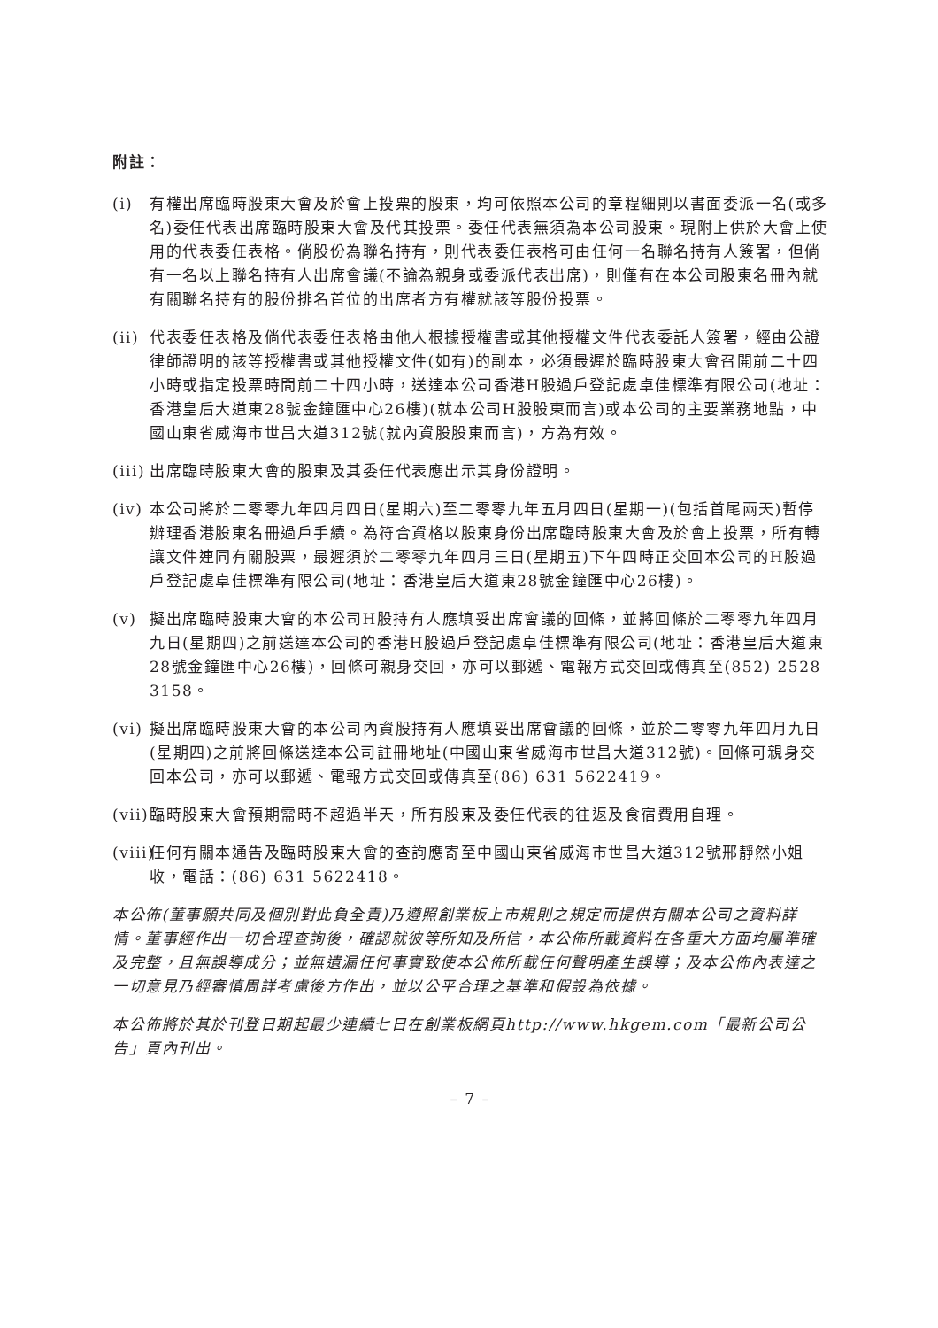附註：
(i) 有權出席臨時股東大會及於會上投票的股東，均可依照本公司的章程細則以書面委派一名(或多名)委任代表出席臨時股東大會及代其投票。委任代表無須為本公司股東。現附上供於大會上使用的代表委任表格。倘股份為聯名持有，則代表委任表格可由任何一名聯名持有人簽署，但倘有一名以上聯名持有人出席會議(不論為親身或委派代表出席)，則僅有在本公司股東名冊內就有關聯名持有的股份排名首位的出席者方有權就該等股份投票。
(ii)
代表委任表格及倘代表委任表格由他人根據授權書或其他授權文件代表委託人簽署，經由公證律師證明的該等授權書或其他授權文件(如有)的副本，必須最遲於臨時股東大會召開前二十四小時或指定投票時間前二十四小時，送達本公司香港H股過戶登記處卓佳標準有限公司(地址：香港皇后大道東28號金鐘匯中心26樓)(就本公司H股股東而言)或本公司的主要業務地點，中國山東省威海市世昌大道312號(就內資股股東而言)，方為有效。
(iii)
出席臨時股東大會的股東及其委任代表應出示其身份證明。
(iv)
本公司將於二零零九年四月四日(星期六)至二零零九年五月四日(星期一)(包括首尾兩天)暫停辦理香港股東名冊過戶手續。為符合資格以股東身份出席臨時股東大會及於會上投票，所有轉讓文件連同有關股票，最遲須於二零零九年四月三日(星期五)下午四時正交回本公司的H股過戶登記處卓佳標準有限公司(地址：香港皇后大道東28號金鐘匯中心26樓)。
(v) 擬出席臨時股東大會的本公司H股持有人應填妥出席會議的回條，並將回條於二零零九年四月九日(星期四)之前送達本公司的香港H股過戶登記處卓佳標準有限公司(地址：香港皇后大道東28號金鐘匯中心26樓)，回條可親身交回，亦可以郵遞、電報方式交回或傳真至(852) 2528 3158。
(vi)
擬出席臨時股東大會的本公司內資股持有人應填妥出席會議的回條，並於二零零九年四月九日(星期四)之前將回條送達本公司註冊地址(中國山東省威海市世昌大道312號)。回條可親身交回本公司，亦可以郵遞、電報方式交回或傳真至(86) 631 5622419。
(vii)
臨時股東大會預期需時不超過半天，所有股東及委任代表的往返及食宿費用自理。
(viii)
任何有關本通告及臨時股東大會的查詢應寄至中國山東省威海市世昌大道312號邢靜然小姐收，電話：(86) 631 5622418。
本公佈(董事願共同及個別對此負全責)乃遵照創業板上市規則之規定而提供有關本公司之資料詳情。董事經作出一切合理查詢後，確認就彼等所知及所信，本公佈所載資料在各重大方面均屬準確及完整，且無誤導成分；並無遺漏任何事實致使本公佈所載任何聲明產生誤導；及本公佈內表達之一切意見乃經審慎周詳考慮後方作出，並以公平合理之基準和假設為依據。
本公佈將於其於刊登日期起最少連續七日在創業板網頁http://www.hkgem.com「最新公司公告」頁內刊出。
– 7 –